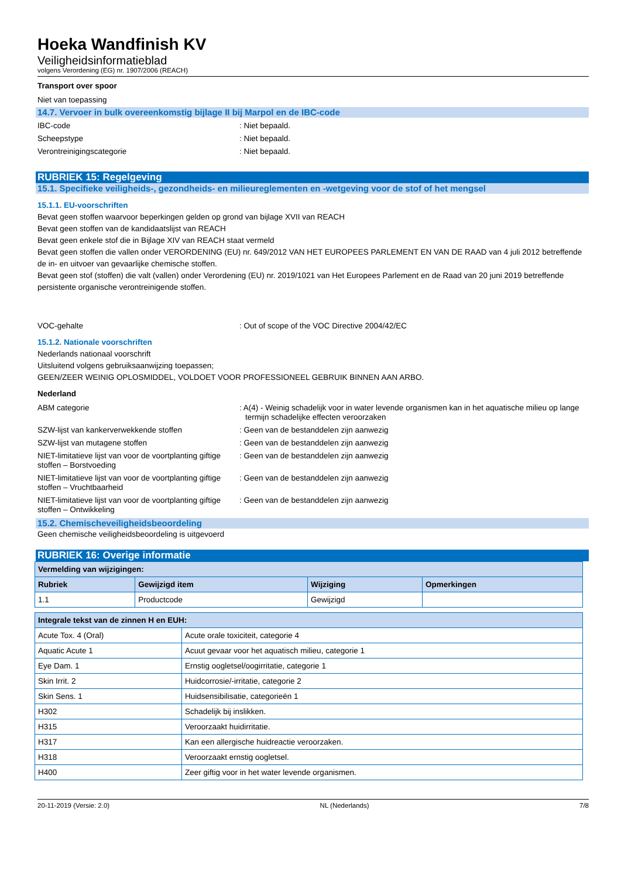Hoeka Wandfinish KV
Veiligheidsinformatieblad
volgens Verordening (EG) nr. 1907/2006 (REACH)
Transport over spoor
Niet van toepassing
14.7. Vervoer in bulk overeenkomstig bijlage II bij Marpol en de IBC-code
IBC-code : Niet bepaald.
Scheepstype : Niet bepaald.
Verontreinigingscategorie : Niet bepaald.
RUBRIEK 15: Regelgeving
15.1. Specifieke veiligheids-, gezondheids- en milieureglementen en -wetgeving voor de stof of het mengsel
15.1.1. EU-voorschriften
Bevat geen stoffen waarvoor beperkingen gelden op grond van bijlage XVII van REACH
Bevat geen stoffen van de kandidaatslijst van REACH
Bevat geen enkele stof die in Bijlage XIV van REACH staat vermeld
Bevat geen stoffen die vallen onder VERORDENING (EU) nr. 649/2012 VAN HET EUROPEES PARLEMENT EN VAN DE RAAD van 4 juli 2012 betreffende de in- en uitvoer van gevaarlijke chemische stoffen.
Bevat geen stof (stoffen) die valt (vallen) onder Verordening (EU) nr. 2019/1021 van Het Europees Parlement en de Raad van 20 juni 2019 betreffende persistente organische verontreinigende stoffen.
VOC-gehalte : Out of scope of the VOC Directive 2004/42/EC
15.1.2. Nationale voorschriften
Nederlands nationaal voorschrift
Uitsluitend volgens gebruiksaanwijzing toepassen;
GEEN/ZEER WEINIG OPLOSMIDDEL, VOLDOET VOOR PROFESSIONEEL GEBRUIK BINNEN AAN ARBO.
Nederland
ABM categorie : A(4) - Weinig schadelijk voor in water levende organismen kan in het aquatische milieu op lange termijn schadelijke effecten veroorzaken
SZW-lijst van kankerverwekkende stoffen : Geen van de bestanddelen zijn aanwezig
SZW-lijst van mutagene stoffen : Geen van de bestanddelen zijn aanwezig
NIET-limitatieve lijst van voor de voortplanting giftige stoffen – Borstvoeding
: Geen van de bestanddelen zijn aanwezig
NIET-limitatieve lijst van voor de voortplanting giftige stoffen – Vruchtbaarheid
: Geen van de bestanddelen zijn aanwezig
NIET-limitatieve lijst van voor de voortplanting giftige stoffen – Ontwikkeling
: Geen van de bestanddelen zijn aanwezig
15.2. Chemischeveiligheidsbeoordeling
Geen chemische veiligheidsbeoordeling is uitgevoerd
RUBRIEK 16: Overige informatie
| Vermelding van wijzigingen: | | | |
| --- | --- | --- | --- |
| Rubriek | Gewijzigd item | Wijziging | Opmerkingen |
| 1.1 | Productcode | Gewijzigd | |
| Integrale tekst van de zinnen H en EUH: | |
| --- | --- |
| Acute Tox. 4 (Oral) | Acute orale toxiciteit, categorie 4 |
| Aquatic Acute 1 | Acuut gevaar voor het aquatisch milieu, categorie 1 |
| Eye Dam. 1 | Ernstig oogletsel/oogirritatie, categorie 1 |
| Skin Irrit. 2 | Huidcorrosie/-irritatie, categorie 2 |
| Skin Sens. 1 | Huidsensibilisatie, categorieën 1 |
| H302 | Schadelijk bij inslikken. |
| H315 | Veroorzaakt huidirritatie. |
| H317 | Kan een allergische huidreactie veroorzaken. |
| H318 | Veroorzaakt ernstig oogletsel. |
| H400 | Zeer giftig voor in het water levende organismen. |
20-11-2019 (Versie: 2.0) NL (Nederlands) 7/8